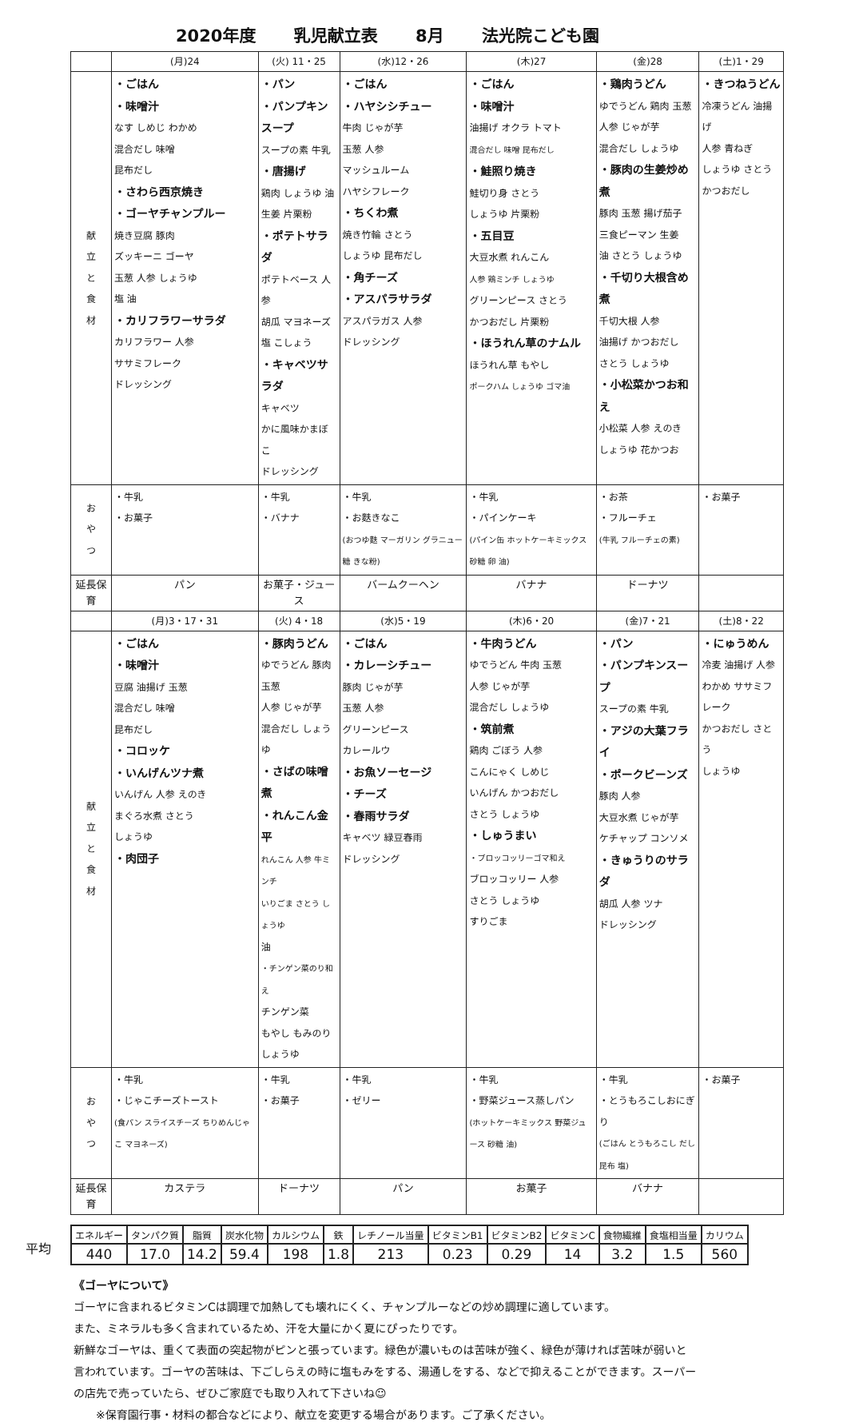2020年度 乳児献立表 8月 法光院こども園
| | (月)24 | (火) 11・25 | (水)12・26 | (木)27 | (金)28 | (土)1・29 |
| --- | --- | --- | --- | --- | --- | --- |
| 献 立 と 食 材 | ・ごはん ・味噌汁 なす しめじ わかめ 混合だし 味噌 昆布だし ・さわら西京焼き ・ゴーヤチャンプルー 焼き豆腐 豚肉 ズッキーニ ゴーヤ 玉葱 人参 しょうゆ 塩 油 ・カリフラワーサラダ カリフラワー 人参 ササミフレーク ドレッシング | ・パン ・パンプキンスープ スープの素 牛乳 ・唐揚げ 鶏肉 しょうゆ 油 生姜 片栗粉 ・ポテトサラダ ポテトベース 人参 胡瓜 マヨネーズ 塩 こしょう ・キャベツサラダ キャベツ かに風味かまぼこ ドレッシング | ・ごはん ・ハヤシシチュー 牛肉 じゃが芋 玉葱 人参 マッシュルーム ハヤシフレーク ・ちくわ煮 焼き竹輪 さとう しょうゆ 昆布だし ・角チーズ ・アスパラサラダ アスパラガス 人参 ドレッシング | ・ごはん ・味噌汁 油揚げ オクラ トマト 混合だし 味噌 昆布だし ・鮭照り焼き 鮭切り身 さとう しょうゆ 片栗粉 ・五目豆 大豆水煮 れんこん 人参 鶏ミンチ しょうゆ グリーンピース さとう かつおだし 片栗粉 ・ほうれん草のナムル ほうれん草 もやし ポークハム しょうゆ ゴマ油 | ・鶏肉うどん ゆでうどん 鶏肉 玉葱 人参 じゃが芋 混合だし しょうゆ ・豚肉の生姜炒め煮 豚肉 玉葱 揚げ茄子 三食ピーマン 生姜 油 さとう しょうゆ ・千切り大根含め煮 千切大根 人参 油揚げ かつおだし さとう しょうゆ ・小松菜かつお和え 小松菜 人参 えのき しょうゆ 花かつお | ・きつねうどん 冷凍うどん 油揚げ 人参 青ねぎ しょうゆ さとう かつおだし |
| お や つ | ・牛乳 ・お菓子 | ・牛乳 ・バナナ | ・牛乳 ・お麩きなこ (おつゆ麩 マーガリン グラニュー糖 きな粉) | ・牛乳 ・パインケーキ (パイン缶 ホットケーキミックス 砂糖 卵 油) | ・お茶 ・フルーチェ (牛乳 フルーチェの素) | ・お菓子 |
| 延長保育 | パン | お菓子・ジュース | バームクーヘン | バナナ | ドーナツ | |
| | (月)3・17・31 | (火) 4・18 | (水)5・19 | (木)6・20 | (金)7・21 | (土)8・22 |
| 献 立 と 食 材 | ・ごはん ・味噌汁 豆腐 油揚げ 玉葱 混合だし 味噌 昆布だし ・コロッケ ・いんげんツナ煮 いんげん 人参 えのき まぐろ水煮 さとう しょうゆ ・肉団子 | ・豚肉うどん ゆでうどん 豚肉 玉葱 人参 じゃが芋 混合だし しょうゆ ・さばの味噌煮 ・れんこん金平 れんこん 人参 牛ミンチ いりごま さとう しょうゆ 油 ・チンゲン菜のり和え チンゲン菜 もやし もみのり しょうゆ | ・ごはん ・カレーシチュー 豚肉 じゃが芋 玉葱 人参 グリーンピース カレールウ ・お魚ソーセージ ・チーズ ・春雨サラダ キャベツ 緑豆春雨 ドレッシング | ・牛肉うどん ゆでうどん 牛肉 玉葱 人参 じゃが芋 混合だし しょうゆ ・筑前煮 鶏肉 ごぼう 人参 こんにゃく しめじ いんげん かつおだし さとう しょうゆ ・しゅうまい ・ブロッコッリーゴマ和え ブロッコッリー 人参 さとう しょうゆ すりごま | ・パン ・パンプキンスープ スープの素 牛乳 ・アジの大葉フライ ・ポークビーンズ 豚肉 人参 大豆水煮 じゃが芋 ケチャップ コンソメ ・きゅうりのサラダ 胡瓜 人参 ツナ ドレッシング | ・にゅうめん 冷麦 油揚げ 人参 わかめ ササミフレーク かつおだし さとう しょうゆ |
| お や つ | ・牛乳 ・じゃこチーズトースト (食パン スライスチーズ ちりめんじゃこ マヨネーズ) | ・牛乳 ・お菓子 | ・牛乳 ・ゼリー | ・牛乳 ・野菜ジュース蒸しパン (ホットケーキミックス 野菜ジュース 砂糖 油) | ・牛乳 ・とうもろこしおにぎり (ごはん とうもろこし だし昆布 塩) | ・お菓子 |
| 延長保育 | カステラ | ドーナツ | パン | お菓子 | バナナ | |
平均
| エネルギー | タンパク質 | 脂質 | 炭水化物 | カルシウム | 鉄 | レチノール当量 | ビタミンB1 | ビタミンB2 | ビタミンC | 食物繊維 | 食塩相当量 | カリウム |
| 440 | 17.0 | 14.2 | 59.4 | 198 | 1.8 | 213 | 0.23 | 0.29 | 14 | 3.2 | 1.5 | 560 |
《ゴーヤについて》
ゴーヤに含まれるビタミンCは調理で加熱しても壊れにくく、チャンプルーなどの炒め調理に適しています。
また、ミネラルも多く含まれているため、汗を大量にかく夏にぴったりです。
新鮮なゴーヤは、重くて表面の突起物がピンと張っています。緑色が濃いものは苦味が強く、緑色が薄ければ苦味が弱いと言われています。ゴーヤの苦味は、下ごしらえの時に塩もみをする、湯通しをする、などで抑えることができます。スーパーの店先で売っていたら、ぜひご家庭でも取り入れて下さいね☺
　　※保育園行事・材料の都合などにより、献立を変更する場合があります。ご了承ください。